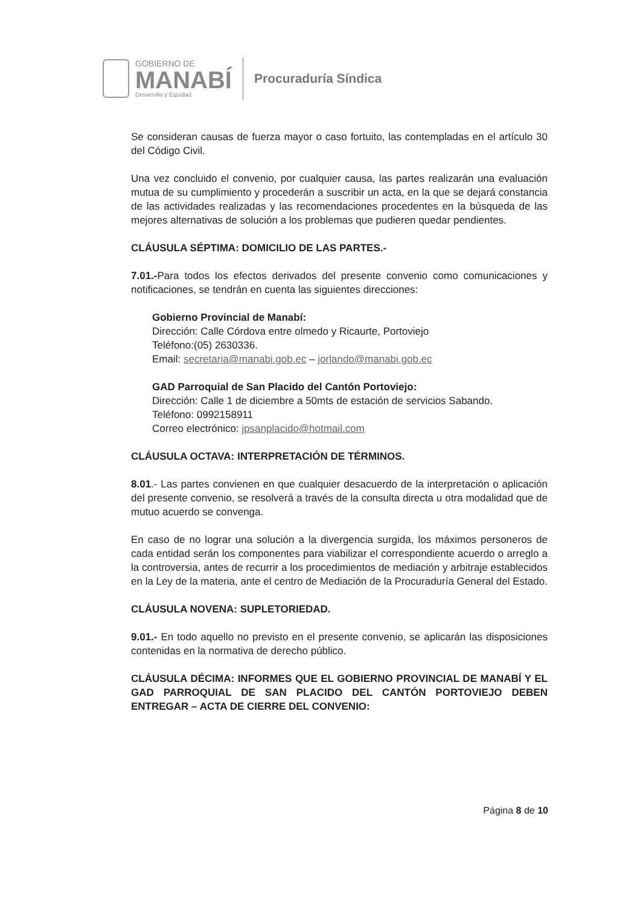GOBIERNO DE
MANABÍ
Desarrollo y Equidad
Procuraduría Síndica
Se consideran causas de fuerza mayor o caso fortuito, las contempladas en el artículo 30 del Código Civil.
Una vez concluido el convenio, por cualquier causa, las partes realizarán una evaluación mutua de su cumplimiento y procederán a suscribir un acta, en la que se dejará constancia de las actividades realizadas y las recomendaciones procedentes en la búsqueda de las mejores alternativas de solución a los problemas que pudieren quedar pendientes.
CLÁUSULA SÉPTIMA: DOMICILIO DE LAS PARTES.-
7.01.-Para todos los efectos derivados del presente convenio como comunicaciones y notificaciones, se tendrán en cuenta las siguientes direcciones:
Gobierno Provincial de Manabí:
Dirección: Calle Córdova entre olmedo y Ricaurte, Portoviejo
Teléfono:(05) 2630336.
Email: secretaria@manabi.gob.ec – jorlando@manabi.gob.ec
GAD Parroquial de San Placido del Cantón Portoviejo:
Dirección: Calle 1 de diciembre a 50mts de estación de servicios Sabando.
Teléfono: 0992158911
Correo electrónico: jpsanplacido@hotmail.com
CLÁUSULA OCTAVA: INTERPRETACIÓN DE TÉRMINOS.
8.01.- Las partes convienen en que cualquier desacuerdo de la interpretación o aplicación del presente convenio, se resolverá a través de la consulta directa u otra modalidad que de mutuo acuerdo se convenga.
En caso de no lograr una solución a la divergencia surgida, los máximos personeros de cada entidad serán los componentes para viabilizar el correspondiente acuerdo o arreglo a la controversia, antes de recurrir a los procedimientos de mediación y arbitraje establecidos en la Ley de la materia, ante el centro de Mediación de la Procuraduría General del Estado.
CLÁUSULA NOVENA: SUPLETORIEDAD.
9.01.- En todo aquello no previsto en el presente convenio, se aplicarán las disposiciones contenidas en la normativa de derecho público.
CLÁUSULA DÉCIMA: INFORMES QUE EL GOBIERNO PROVINCIAL DE MANABÍ Y EL GAD PARROQUIAL DE SAN PLACIDO DEL CANTÓN PORTOVIEJO DEBEN ENTREGAR – ACTA DE CIERRE DEL CONVENIO:
Página 8 de 10